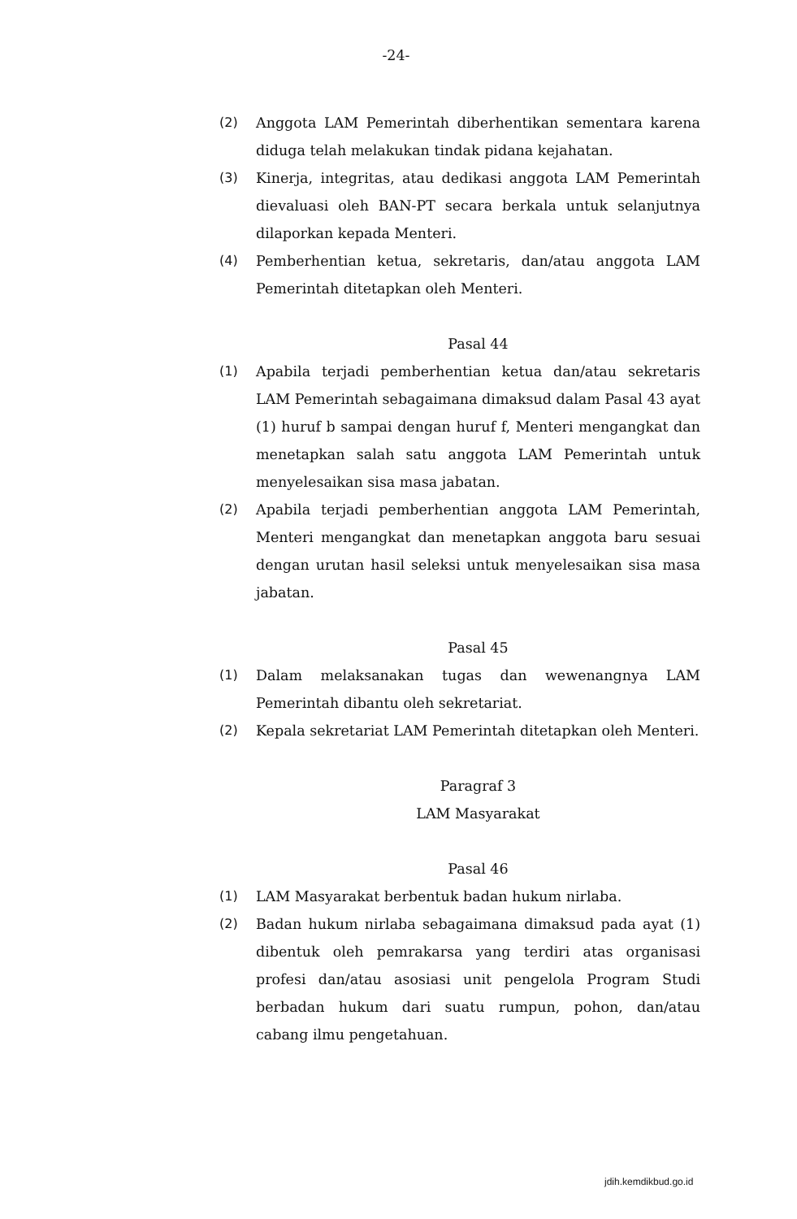-24-
(2) Anggota LAM Pemerintah diberhentikan sementara karena diduga telah melakukan tindak pidana kejahatan.
(3) Kinerja, integritas, atau dedikasi anggota LAM Pemerintah dievaluasi oleh BAN-PT secara berkala untuk selanjutnya dilaporkan kepada Menteri.
(4) Pemberhentian ketua, sekretaris, dan/atau anggota LAM Pemerintah ditetapkan oleh Menteri.
Pasal 44
(1) Apabila terjadi pemberhentian ketua dan/atau sekretaris LAM Pemerintah sebagaimana dimaksud dalam Pasal 43 ayat (1) huruf b sampai dengan huruf f, Menteri mengangkat dan menetapkan salah satu anggota LAM Pemerintah untuk menyelesaikan sisa masa jabatan.
(2) Apabila terjadi pemberhentian anggota LAM Pemerintah, Menteri mengangkat dan menetapkan anggota baru sesuai dengan urutan hasil seleksi untuk menyelesaikan sisa masa jabatan.
Pasal 45
(1) Dalam melaksanakan tugas dan wewenangnya LAM Pemerintah dibantu oleh sekretariat.
(2) Kepala sekretariat LAM Pemerintah ditetapkan oleh Menteri.
Paragraf 3
LAM Masyarakat
Pasal 46
(1) LAM Masyarakat berbentuk badan hukum nirlaba.
(2) Badan hukum nirlaba sebagaimana dimaksud pada ayat (1) dibentuk oleh pemrakarsa yang terdiri atas organisasi profesi dan/atau asosiasi unit pengelola Program Studi berbadan hukum dari suatu rumpun, pohon, dan/atau cabang ilmu pengetahuan.
jdih.kemdikbud.go.id